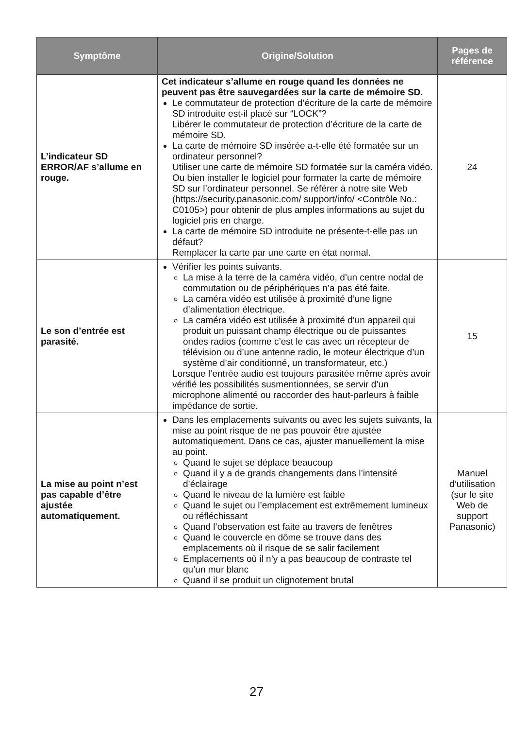| Symptôme | Origine/Solution | Pages de référence |
| --- | --- | --- |
| L’indicateur SD ERROR/AF s’allume en rouge. | Cet indicateur s’allume en rouge quand les données ne peuvent pas être sauvegardées sur la carte de mémoire SD. Le commutateur de protection d’écriture de la carte de mémoire SD introduite est-il placé sur “LOCK”? Libérer le commutateur de protection d’écriture de la carte de mémoire SD. La carte de mémoire SD insérée a-t-elle été formatée sur un ordinateur personnel? Utiliser une carte de mémoire SD formatée sur la caméra vidéo. Ou bien installer le logiciel pour formater la carte de mémoire SD sur l’ordinateur personnel. Se référer à notre site Web (https://security.panasonic.com/ support/info/ <Contrôle No.: C0105>) pour obtenir de plus amples informations au sujet du logiciel pris en charge. La carte de mémoire SD introduite ne présente-t-elle pas un défaut? Remplacer la carte par une carte en état normal. | 24 |
| Le son d’entrée est parasité. | Vérifier les points suivants. La mise à la terre de la caméra vidéo, d’un centre nodal de commutation ou de périphériques n’a pas été faite. La caméra vidéo est utilisée à proximité d’une ligne d’alimentation électrique. La caméra vidéo est utilisée à proximité d’un appareil qui produit un puissant champ électrique ou de puissantes ondes radios (comme c’est le cas avec un récepteur de télévision ou d’une antenne radio, le moteur électrique d’un système d’air conditionné, un transformateur, etc.) Lorsque l’entrée audio est toujours parasitée même après avoir vérifié les possibilités susmentionnées, se servir d’un microphone alimenté ou raccorder des haut-parleurs à faible impédance de sortie. | 15 |
| La mise au point n’est pas capable d’être ajustée automatiquement. | Dans les emplacements suivants ou avec les sujets suivants, la mise au point risque de ne pas pouvoir être ajustée automatiquement. Dans ce cas, ajuster manuellement la mise au point. Quand le sujet se déplace beaucoup Quand il y a de grands changements dans l’intensité d’éclairage Quand le niveau de la lumière est faible Quand le sujet ou l’emplacement est extrêmement lumineux ou réfléchissant Quand l’observation est faite au travers de fenêtres Quand le couvercle en dôme se trouve dans des emplacements où il risque de se salir facilement Emplacements où il n’y a pas beaucoup de contraste tel qu’un mur blanc Quand il se produit un clignotement brutal | Manuel d’utilisation (sur le site Web de support Panasonic) |
27